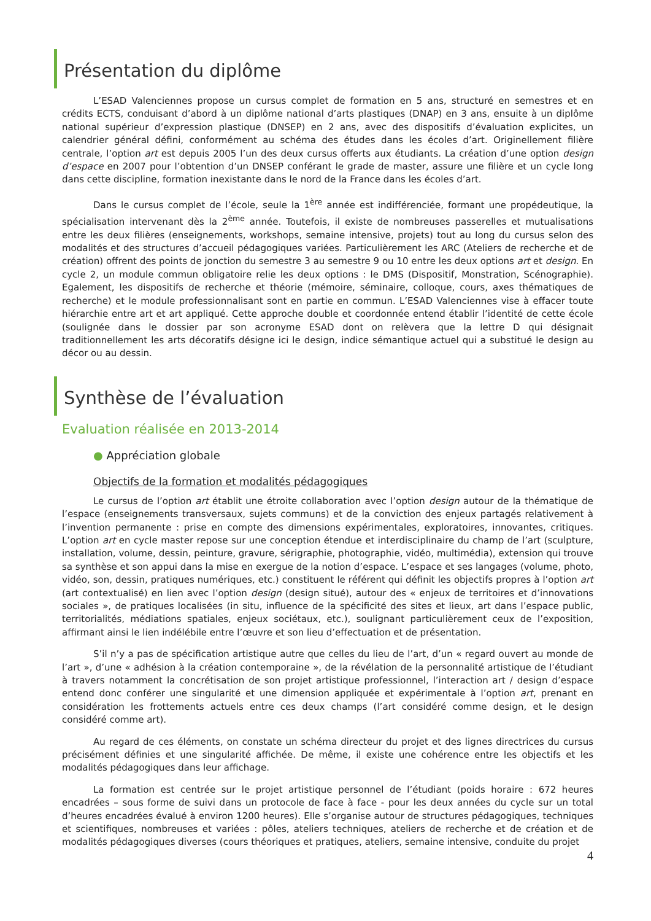Présentation du diplôme
L’ESAD Valenciennes propose un cursus complet de formation en 5 ans, structuré en semestres et en crédits ECTS, conduisant d’abord à un diplôme national d’arts plastiques (DNAP) en 3 ans, ensuite à un diplôme national supérieur d’expression plastique (DNSEP) en 2 ans, avec des dispositifs d’évaluation explicites, un calendrier général défini, conformément au schéma des études dans les écoles d’art. Originellement filière centrale, l’option art est depuis 2005 l’un des deux cursus offerts aux étudiants. La création d’une option design d’espace en 2007 pour l’obtention d’un DNSEP conférant le grade de master, assure une filière et un cycle long dans cette discipline, formation inexistante dans le nord de la France dans les écoles d’art.
Dans le cursus complet de l’école, seule la 1<sup>ère</sup> année est indifférenciée, formant une propédeutique, la spécialisation intervenant dès la 2<sup>ème</sup> année. Toutefois, il existe de nombreuses passerelles et mutualisations entre les deux filières (enseignements, workshops, semaine intensive, projets) tout au long du cursus selon des modalités et des structures d’accueil pédagogiques variées. Particulièrement les ARC (Ateliers de recherche et de création) offrent des points de jonction du semestre 3 au semestre 9 ou 10 entre les deux options art et design. En cycle 2, un module commun obligatoire relie les deux options : le DMS (Dispositif, Monstration, Scénographie). Egalement, les dispositifs de recherche et théorie (mémoire, séminaire, colloque, cours, axes thématiques de recherche) et le module professionnalisant sont en partie en commun. L’ESAD Valenciennes vise à effacer toute hiérarchie entre art et art appliqué. Cette approche double et coordonnée entend établir l’identité de cette école (soulignée dans le dossier par son acronyme ESAD dont on relèvera que la lettre D qui désignait traditionnellement les arts décoratifs désigne ici le design, indice sémantique actuel qui a substitué le design au décor ou au dessin.
Synthèse de l’évaluation
Evaluation réalisée en 2013-2014
● Appréciation globale
Objectifs de la formation et modalités pédagogiques
Le cursus de l’option art établit une étroite collaboration avec l’option design autour de la thématique de l’espace (enseignements transversaux, sujets communs) et de la conviction des enjeux partagés relativement à l’invention permanente : prise en compte des dimensions expérimentales, exploratoires, innovantes, critiques. L’option art en cycle master repose sur une conception étendue et interdisciplinaire du champ de l’art (sculpture, installation, volume, dessin, peinture, gravure, sérigraphie, photographie, vidéo, multimédia), extension qui trouve sa synthèse et son appui dans la mise en exergue de la notion d’espace. L’espace et ses langages (volume, photo, vidéo, son, dessin, pratiques numériques, etc.) constituent le référent qui définit les objectifs propres à l’option art (art contextualisé) en lien avec l’option design (design situé), autour des « enjeux de territoires et d’innovations sociales », de pratiques localisées (in situ, influence de la spécificité des sites et lieux, art dans l’espace public, territorialités, médiations spatiales, enjeux sociétaux, etc.), soulignant particulièrement ceux de l’exposition, affirmant ainsi le lien indélébile entre l’œuvre et son lieu d’effectuation et de présentation.
S’il n’y a pas de spécification artistique autre que celles du lieu de l’art, d’un « regard ouvert au monde de l’art », d’une « adhésion à la création contemporaine », de la révélation de la personnalité artistique de l’étudiant à travers notamment la concrétisation de son projet artistique professionnel, l’interaction art / design d’espace entend donc conférer une singularité et une dimension appliquée et expérimentale à l’option art, prenant en considération les frottements actuels entre ces deux champs (l’art considéré comme design, et le design considéré comme art).
Au regard de ces éléments, on constate un schéma directeur du projet et des lignes directrices du cursus précisément définies et une singularité affichée. De même, il existe une cohérence entre les objectifs et les modalités pédagogiques dans leur affichage.
La formation est centrée sur le projet artistique personnel de l’étudiant (poids horaire : 672 heures encadrées – sous forme de suivi dans un protocole de face à face - pour les deux années du cycle sur un total d’heures encadrées évalué à environ 1200 heures). Elle s’organise autour de structures pédagogiques, techniques et scientifiques, nombreuses et variées : pôles, ateliers techniques, ateliers de recherche et de création et de modalités pédagogiques diverses (cours théoriques et pratiques, ateliers, semaine intensive, conduite du projet
4